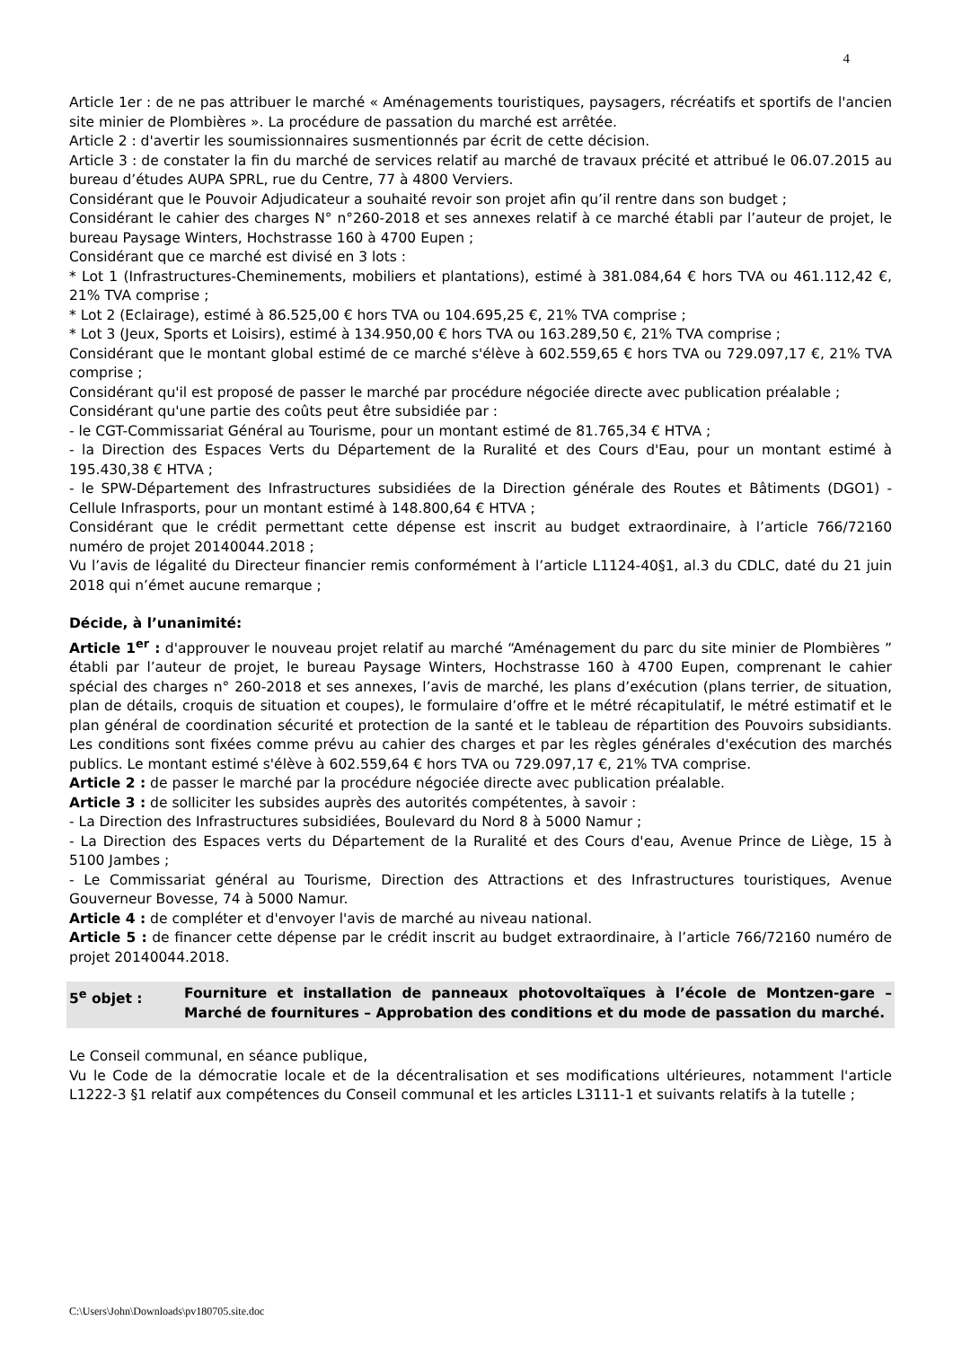4
Article 1er : de ne pas attribuer le marché « Aménagements touristiques, paysagers, récréatifs et sportifs de l'ancien site minier de Plombières ». La procédure de passation du marché est arrêtée.
Article 2 : d'avertir les soumissionnaires susmentionnés par écrit de cette décision.
Article 3 : de constater la fin du marché de services relatif au marché de travaux précité et attribué le 06.07.2015 au bureau d’études AUPA SPRL, rue du Centre, 77 à 4800 Verviers.
Considérant que le Pouvoir Adjudicateur a souhaité revoir son projet afin qu’il rentre dans son budget ;
Considérant le cahier des charges N° n°260-2018 et ses annexes relatif à ce marché établi par l’auteur de projet, le bureau Paysage Winters, Hochstrasse 160 à 4700 Eupen ;
Considérant que ce marché est divisé en 3 lots :
* Lot 1 (Infrastructures-Cheminements, mobiliers et plantations), estimé à 381.084,64 € hors TVA ou 461.112,42 €, 21% TVA comprise ;
* Lot 2 (Eclairage), estimé à 86.525,00 € hors TVA ou 104.695,25 €, 21% TVA comprise ;
* Lot 3 (Jeux, Sports et Loisirs), estimé à 134.950,00 € hors TVA ou 163.289,50 €, 21% TVA comprise ;
Considérant que le montant global estimé de ce marché s'élève à 602.559,65 € hors TVA ou 729.097,17 €, 21% TVA comprise ;
Considérant qu'il est proposé de passer le marché par procédure négociée directe avec publication préalable ;
Considérant qu'une partie des coûts peut être subsidiée par :
- le CGT-Commissariat Général au Tourisme, pour un montant estimé de 81.765,34 € HTVA ;
- la Direction des Espaces Verts du Département de la Ruralité et des Cours d'Eau, pour un montant estimé à 195.430,38 € HTVA ;
- le SPW-Département des Infrastructures subsidiées de la Direction générale des Routes et Bâtiments (DGO1) - Cellule Infrasports, pour un montant estimé à 148.800,64 € HTVA ;
Considérant que le crédit permettant cette dépense est inscrit au budget extraordinaire, à l’article 766/72160 numéro de projet 20140044.2018 ;
Vu l’avis de légalité du Directeur financier remis conformément à l’article L1124-40§1, al.3 du CDLC, daté du 21 juin 2018 qui n’émet aucune remarque ;
Décide, à l’unanimité:
Article 1<sup>er</sup> : d'approuver le nouveau projet relatif au marché “Aménagement du parc du site minier de Plombières ” établi par l’auteur de projet, le bureau Paysage Winters, Hochstrasse 160 à 4700 Eupen, comprenant le cahier spécial des charges n° 260-2018 et ses annexes, l’avis de marché, les plans d’exécution (plans terrier, de situation, plan de détails, croquis de situation et coupes), le formulaire d’offre et le métré récapitulatif, le métré estimatif et le plan général de coordination sécurité et protection de la santé et le tableau de répartition des Pouvoirs subsidiants. Les conditions sont fixées comme prévu au cahier des charges et par les règles générales d'exécution des marchés publics. Le montant estimé s'élève à 602.559,64 € hors TVA ou 729.097,17 €, 21% TVA comprise.
Article 2 : de passer le marché par la procédure négociée directe avec publication préalable.
Article 3 : de solliciter les subsides auprès des autorités compétentes, à savoir :
- La Direction des Infrastructures subsidiées, Boulevard du Nord 8 à 5000 Namur ;
- La Direction des Espaces verts du Département de la Ruralité et des Cours d'eau, Avenue Prince de Liège, 15 à 5100 Jambes ;
- Le Commissariat général au Tourisme, Direction des Attractions et des Infrastructures touristiques, Avenue Gouverneur Bovesse, 74 à 5000 Namur.
Article 4 : de compléter et d'envoyer l'avis de marché au niveau national.
Article 5 : de financer cette dépense par le crédit inscrit au budget extraordinaire, à l’article 766/72160 numéro de projet 20140044.2018.
5<sup>e</sup> objet : Fourniture et installation de panneaux photovoltaïques à l’école de Montzen-gare – Marché de fournitures – Approbation des conditions et du mode de passation du marché.
Le Conseil communal, en séance publique,
Vu le Code de la démocratie locale et de la décentralisation et ses modifications ultérieures, notamment l'article L1222-3 §1 relatif aux compétences du Conseil communal et les articles L3111-1 et suivants relatifs à la tutelle ;
C:\Users\John\Downloads\pv180705.site.doc